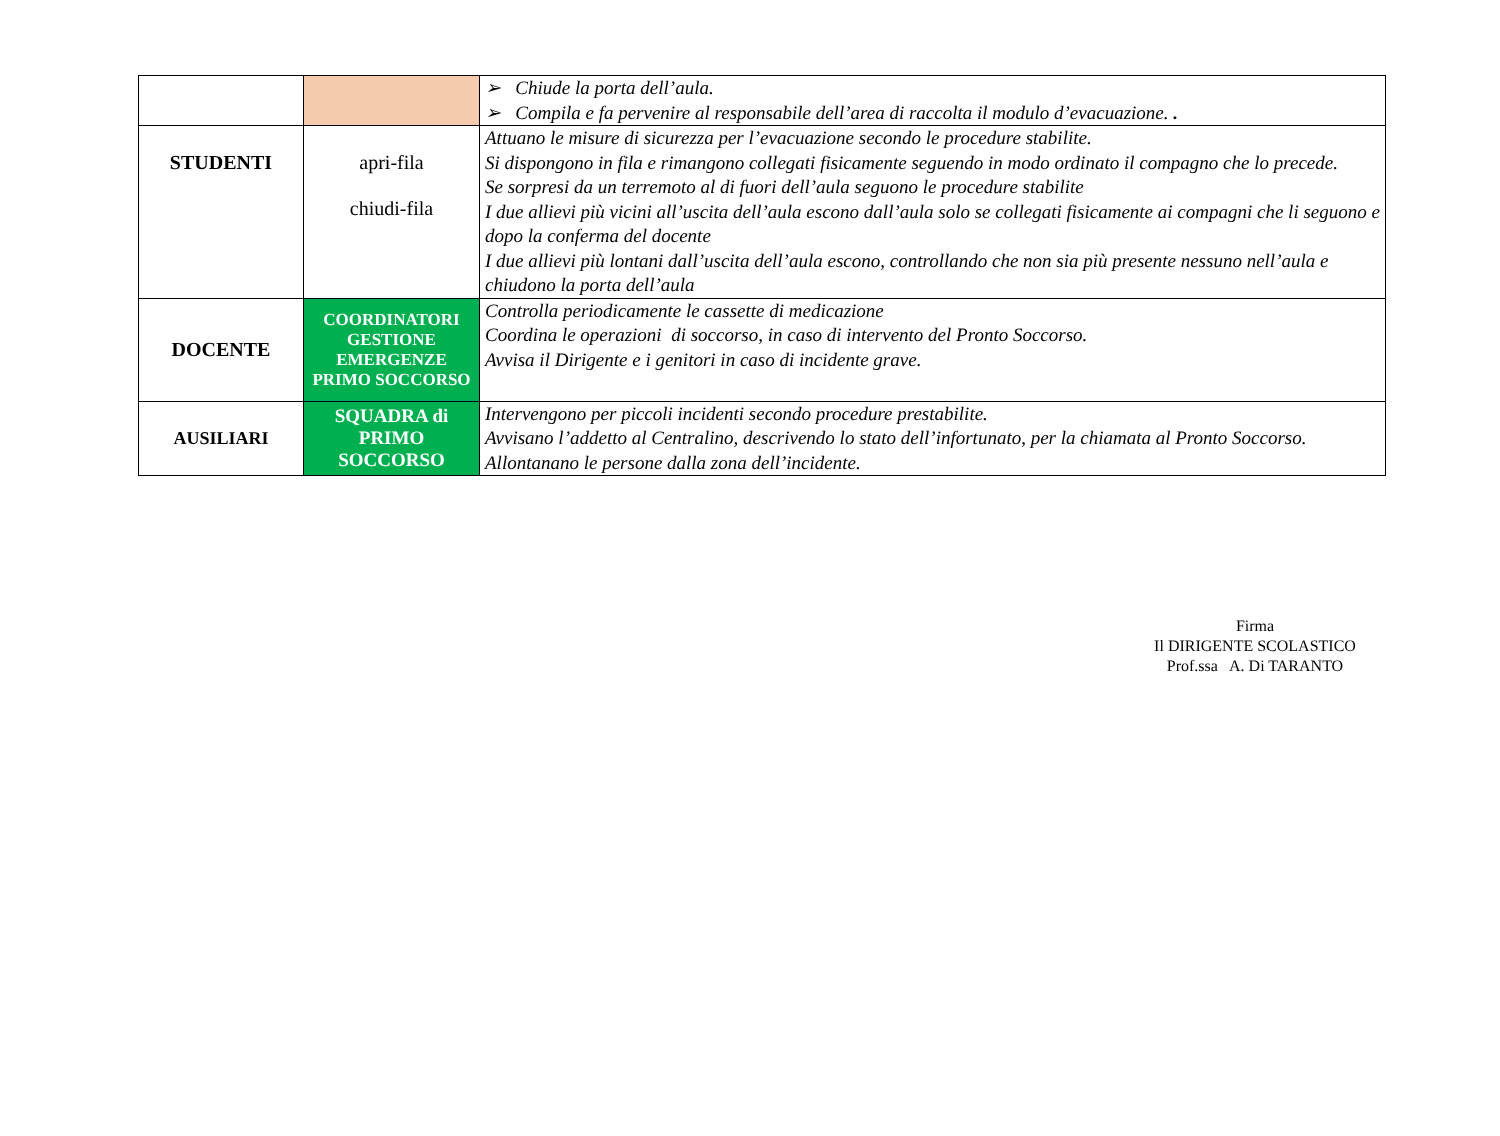| | | ➢ Chiude la porta dell’aula. ➢ Compila e fa pervenire al responsabile dell’area di raccolta il modulo d’evacuazione. . |
| STUDENTI | apri-fila chiudi-fila | Attuano le misure di sicurezza per l’evacuazione secondo le procedure stabilite. Si dispongono in fila e rimangono collegati fisicamente seguendo in modo ordinato il compagno che lo precede. Se sorpresi da un terremoto al di fuori dell’aula seguono le procedure stabilite I due allievi più vicini all’uscita dell’aula escono dall’aula solo se collegati fisicamente ai compagni che li seguono e dopo la conferma del docente I due allievi più lontani dall’uscita dell’aula escono, controllando che non sia più presente nessuno nell’aula e chiudono la porta dell’aula |
| DOCENTE | COORDINATORI GESTIONE EMERGENZE PRIMO SOCCORSO | Controlla periodicamente le cassette di medicazione Coordina le operazioni di soccorso, in caso di intervento del Pronto Soccorso. Avvisa il Dirigente e i genitori in caso di incidente grave. |
| AUSILIARI | SQUADRA di PRIMO SOCCORSO | Intervengono per piccoli incidenti secondo procedure prestabilite. Avvisano l’addetto al Centralino, descrivendo lo stato dell’infortunato, per la chiamata al Pronto Soccorso. Allontanano le persone dalla zona dell’incidente. |
Firma
Il DIRIGENTE SCOLASTICO
Prof.ssa A. Di TARANTO